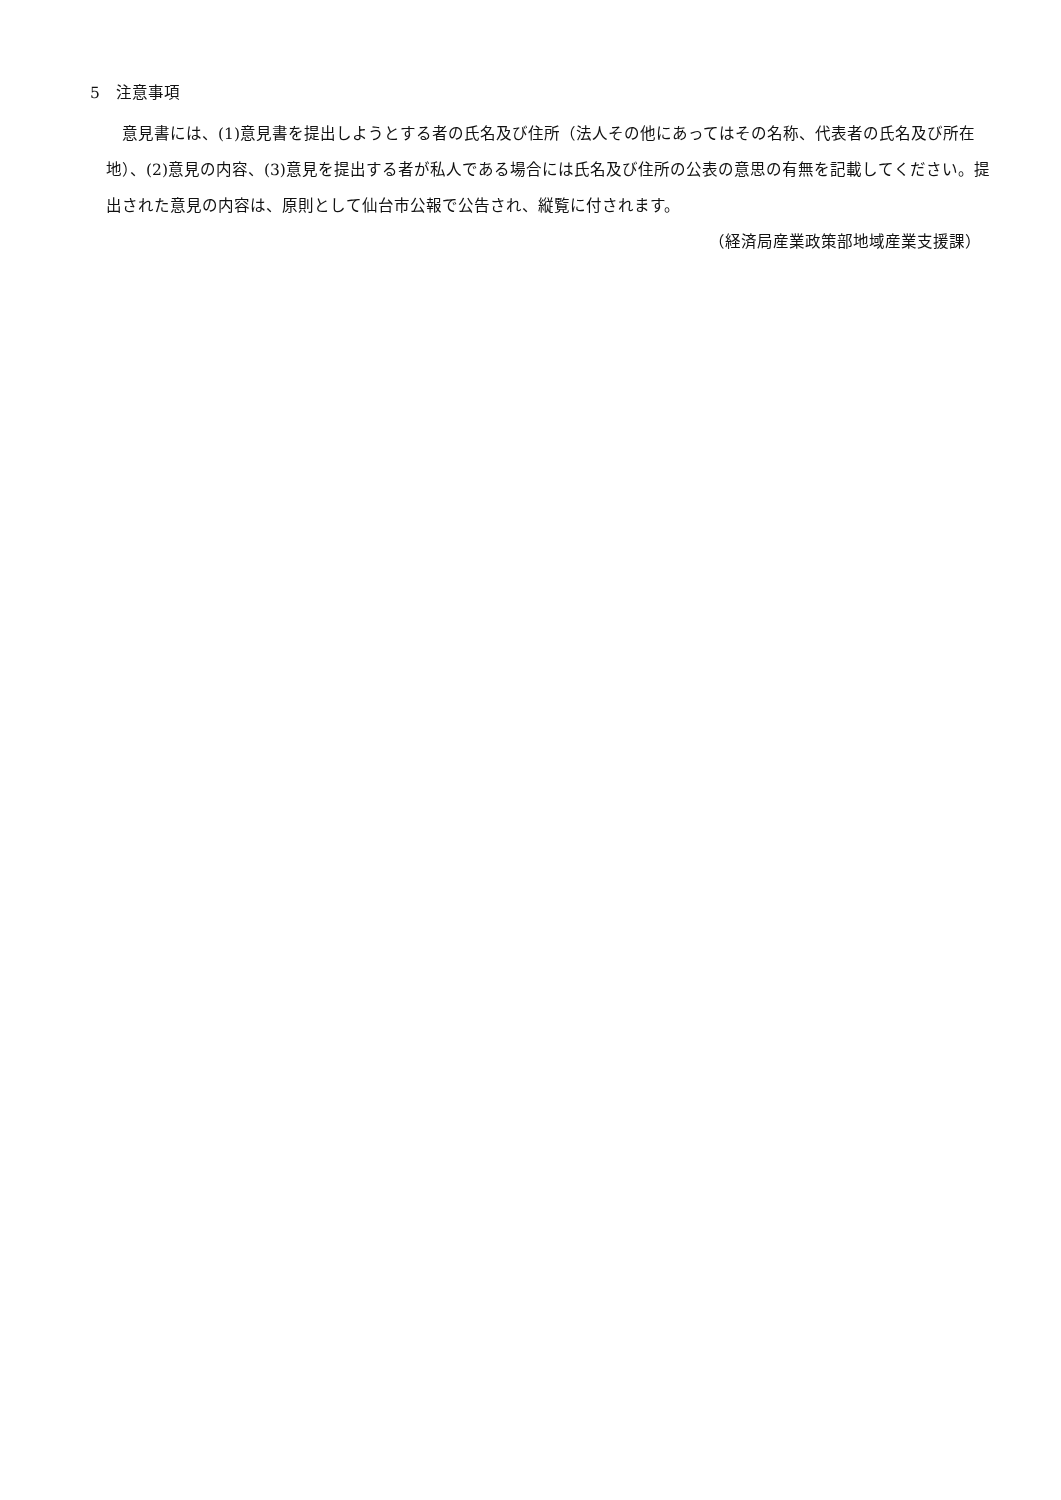5　注意事項
意見書には、(1)意見書を提出しようとする者の氏名及び住所（法人その他にあってはその名称、代表者の氏名及び所在地）、(2)意見の内容、(3)意見を提出する者が私人である場合には氏名及び住所の公表の意思の有無を記載してください。提出された意見の内容は、原則として仙台市公報で公告され、縦覧に付されます。
（経済局産業政策部地域産業支援課）